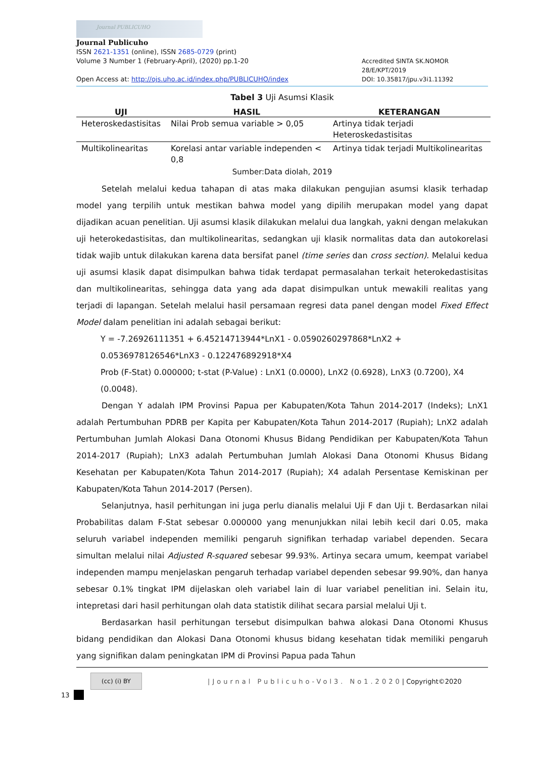Journal PUBLICUHO
Journal Publicuho
ISSN 2621-1351 (online), ISSN 2685-0729 (print)
Volume 3 Number 1 (February-April), (2020) pp.1-20 Accredited SINTA SK.NOMOR 28/E/KPT/2019
Open Access at: http://ojs.uho.ac.id/index.php/PUBLICUHO/index DOI: 10.35817/jpu.v3i1.11392
Tabel 3 Uji Asumsi Klasik
| UJI | HASIL | KETERANGAN |
| --- | --- | --- |
| Heteroskedastisitas | Nilai Prob semua variable > 0,05 | Artinya tidak terjadi Heteroskedastisitas |
| Multikolinearitas | Korelasi antar variable independen < 0,8 | Artinya tidak terjadi Multikolinearitas |
Sumber:Data diolah, 2019
Setelah melalui kedua tahapan di atas maka dilakukan pengujian asumsi klasik terhadap model yang terpilih untuk mestikan bahwa model yang dipilih merupakan model yang dapat dijadikan acuan penelitian. Uji asumsi klasik dilakukan melalui dua langkah, yakni dengan melakukan uji heterokedastisitas, dan multikolinearitas, sedangkan uji klasik normalitas data dan autokorelasi tidak wajib untuk dilakukan karena data bersifat panel (time series dan cross section). Melalui kedua uji asumsi klasik dapat disimpulkan bahwa tidak terdapat permasalahan terkait heterokedastisitas dan multikolinearitas, sehingga data yang ada dapat disimpulkan untuk mewakili realitas yang terjadi di lapangan. Setelah melalui hasil persamaan regresi data panel dengan model Fixed Effect Model dalam penelitian ini adalah sebagai berikut:
Y = -7.26926111351 + 6.45214713944*LnX1 - 0.0590260297868*LnX2 + 0.0536978126546*LnX3 - 0.122476892918*X4
Prob (F-Stat) 0.000000; t-stat (P-Value) : LnX1 (0.0000), LnX2 (0.6928), LnX3 (0.7200), X4 (0.0048).
Dengan Y adalah IPM Provinsi Papua per Kabupaten/Kota Tahun 2014-2017 (Indeks); LnX1 adalah Pertumbuhan PDRB per Kapita per Kabupaten/Kota Tahun 2014-2017 (Rupiah); LnX2 adalah Pertumbuhan Jumlah Alokasi Dana Otonomi Khusus Bidang Pendidikan per Kabupaten/Kota Tahun 2014-2017 (Rupiah); LnX3 adalah Pertumbuhan Jumlah Alokasi Dana Otonomi Khusus Bidang Kesehatan per Kabupaten/Kota Tahun 2014-2017 (Rupiah); X4 adalah Persentase Kemiskinan per Kabupaten/Kota Tahun 2014-2017 (Persen).
Selanjutnya, hasil perhitungan ini juga perlu dianalis melalui Uji F dan Uji t. Berdasarkan nilai Probabilitas dalam F-Stat sebesar 0.000000 yang menunjukkan nilai lebih kecil dari 0.05, maka seluruh variabel independen memiliki pengaruh signifikan terhadap variabel dependen. Secara simultan melalui nilai Adjusted R-squared sebesar 99.93%. Artinya secara umum, keempat variabel independen mampu menjelaskan pengaruh terhadap variabel dependen sebesar 99.90%, dan hanya sebesar 0.1% tingkat IPM dijelaskan oleh variabel lain di luar variabel penelitian ini. Selain itu, intepretasi dari hasil perhitungan olah data statistik dilihat secara parsial melalui Uji t.
Berdasarkan hasil perhitungan tersebut disimpulkan bahwa alokasi Dana Otonomi Khusus bidang pendidikan dan Alokasi Dana Otonomi khusus bidang kesehatan tidak memiliki pengaruh yang signifikan dalam peningkatan IPM di Provinsi Papua pada Tahun
(cc) (i) BY
|Journal Publicuho-Vol3. No1.2020 | Copyright©2020
13